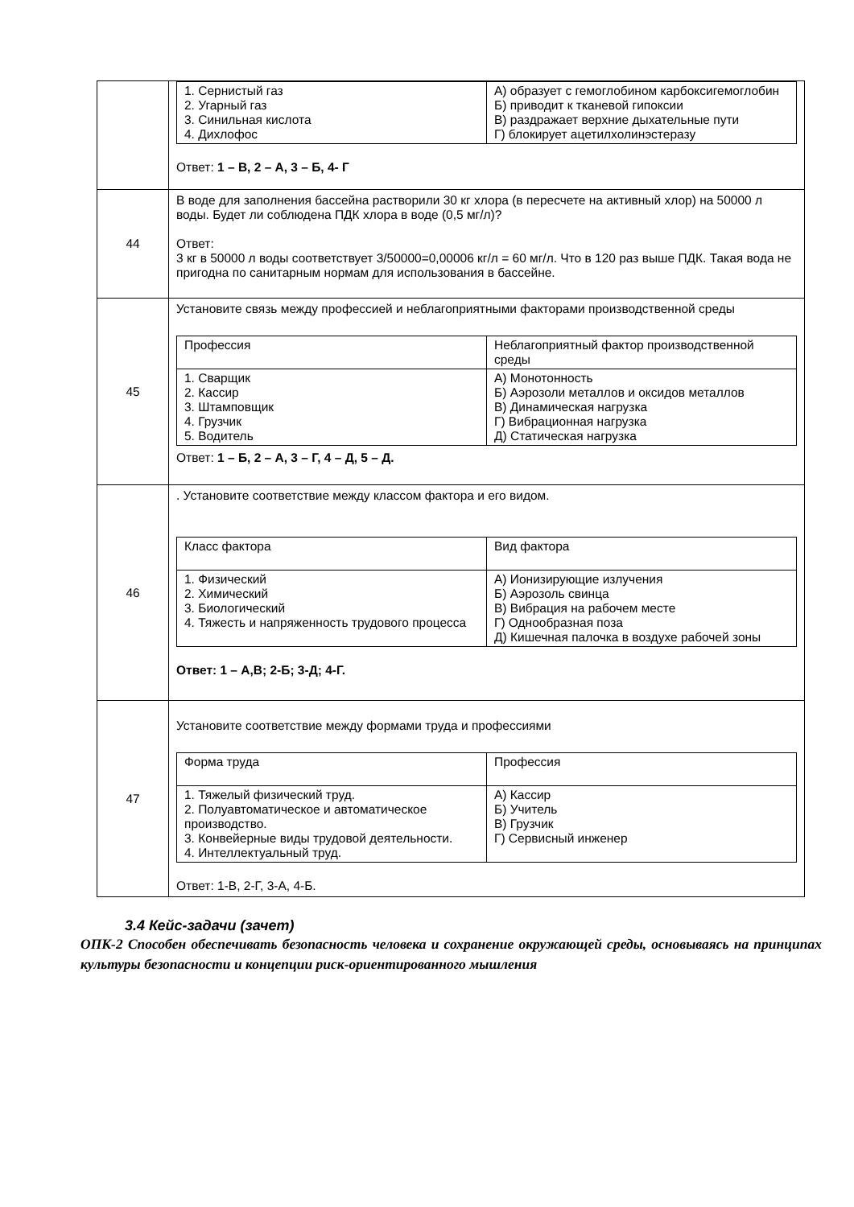| | / 1. Сернистый газ 2. Угарный газ 3. Синильная кислота 4. Дихлофос / А) образует с гемоглобином карбоксигемоглобин Б) приводит к тканевой гипоксии В) раздражает верхние дыхательные пути Г) блокирует ацетилхолинэстеразу / Ответ: 1 – В, 2 – А, 3 – Б, 4- Г |
| 44 | В воде для заполнения бассейна растворили 30 кг хлора (в пересчете на активный хлор) на 50000 л воды. Будет ли соблюдена ПДК хлора в воде (0,5 мг/л)? Ответ: 3 кг в 50000 л воды соответствует 3/50000=0,00006 кг/л = 60 мг/л. Что в 120 раз выше ПДК. Такая вода не пригодна по санитарным нормам для использования в бассейне. |
| 45 | Установите связь между профессией и неблагоприятными факторами производственной среды / Профессия / Неблагоприятный фактор производственной среды / / 1. Сварщик 2. Кассир 3. Штамповщик 4. Грузчик 5. Водитель / А) Монотонность Б) Аэрозоли металлов и оксидов металлов В) Динамическая нагрузка Г) Вибрационная нагрузка Д) Статическая нагрузка / Ответ: 1 – Б, 2 – А, 3 – Г, 4 – Д, 5 – Д. |
| 46 | . Установите соответствие между классом фактора и его видом. / Класс фактора / Вид фактора / / 1. Физический 2. Химический 3. Биологический 4. Тяжесть и напряженность трудового процесса / А) Ионизирующие излучения Б) Аэрозоль свинца В) Вибрация на рабочем месте Г) Однообразная поза Д) Кишечная палочка в воздухе рабочей зоны / Ответ: 1 – А,В; 2-Б; 3-Д; 4-Г. |
| 47 | Установите соответствие между формами труда и профессиями / Форма труда / Профессия / / 1. Тяжелый физический труд. 2. Полуавтоматическое и автоматическое производство. 3. Конвейерные виды трудовой деятельности. 4. Интеллектуальный труд. / А) Кассир Б) Учитель В) Грузчик Г) Сервисный инженер / Ответ: 1-В, 2-Г, 3-А, 4-Б. |
3.4 Кейс-задачи (зачет)
ОПК-2 Способен обеспечивать безопасность человека и сохранение окружающей среды, основываясь на принципах культуры безопасности и концепции риск-ориентированного мышления